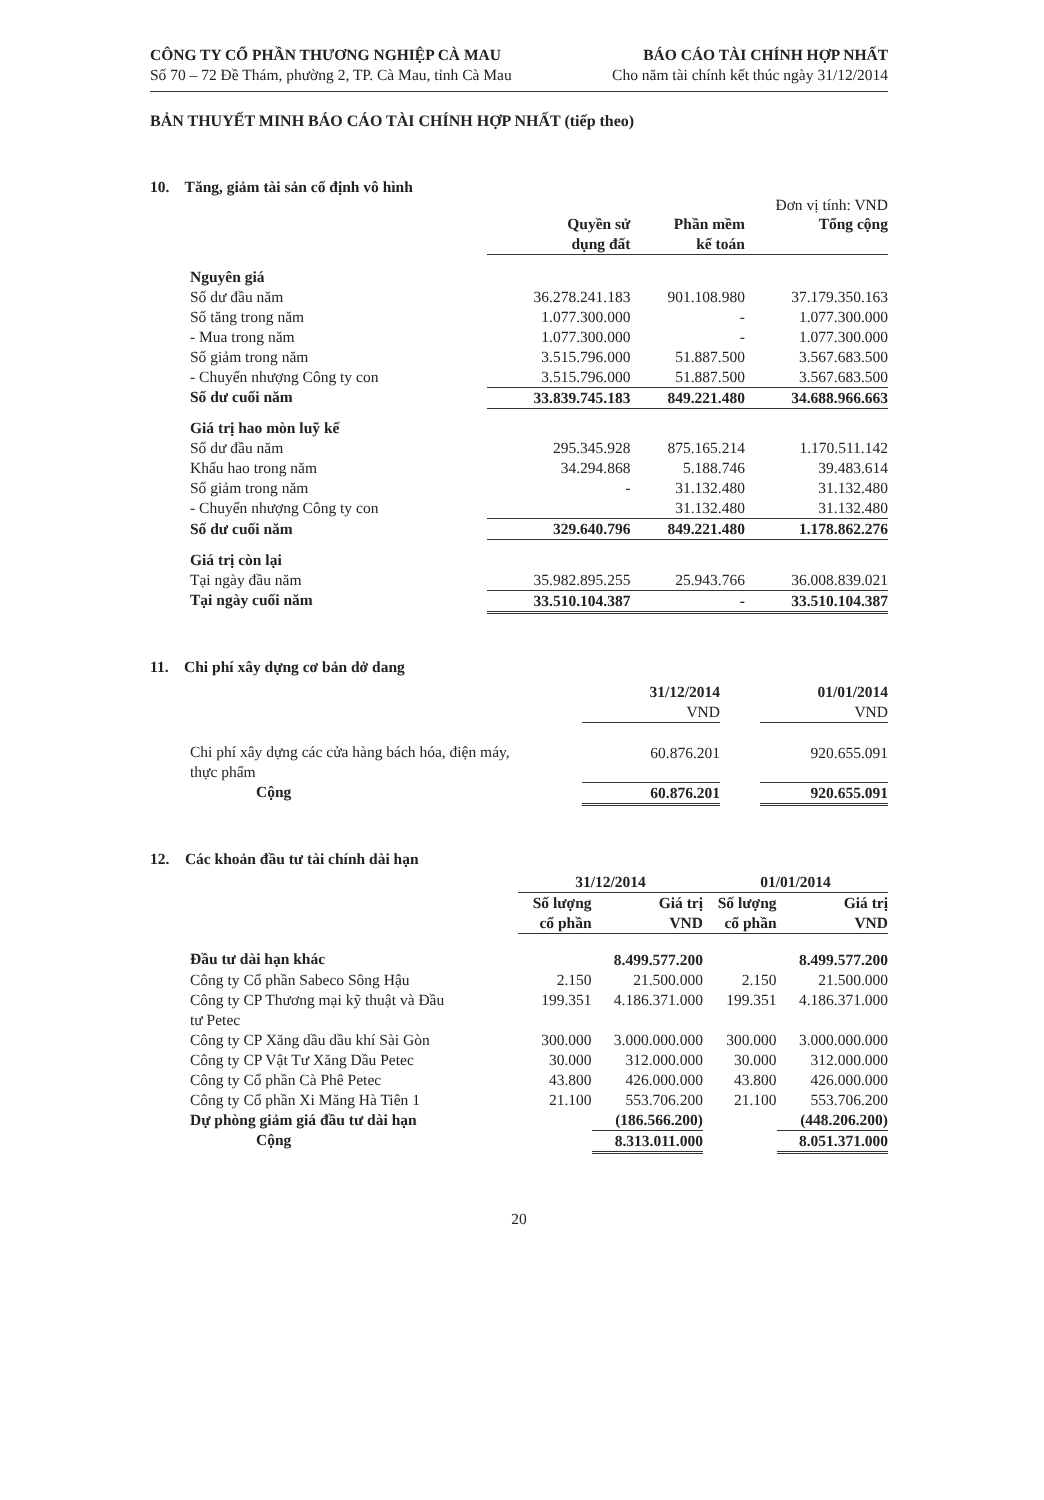CÔNG TY CỔ PHẦN THƯƠNG NGHIỆP CÀ MAU
Số 70 – 72 Đề Thám, phường 2, TP. Cà Mau, tỉnh Cà Mau
BÁO CÁO TÀI CHÍNH HỢP NHẤT
Cho năm tài chính kết thúc ngày 31/12/2014
BẢN THUYẾT MINH BÁO CÁO TÀI CHÍNH HỢP NHẤT (tiếp theo)
10. Tăng, giảm tài sản cố định vô hình
Đơn vị tính: VND
| | Quyền sử dụng đất | Phần mềm kế toán | Tổng cộng |
| --- | --- | --- | --- |
| Nguyên giá | | | |
| Số dư đầu năm | 36.278.241.183 | 901.108.980 | 37.179.350.163 |
| Số tăng trong năm | 1.077.300.000 | - | 1.077.300.000 |
| - Mua trong năm | 1.077.300.000 | - | 1.077.300.000 |
| Số giảm trong năm | 3.515.796.000 | 51.887.500 | 3.567.683.500 |
| - Chuyển nhượng Công ty con | 3.515.796.000 | 51.887.500 | 3.567.683.500 |
| Số dư cuối năm | 33.839.745.183 | 849.221.480 | 34.688.966.663 |
| Giá trị hao mòn luỹ kế | | | |
| Số dư đầu năm | 295.345.928 | 875.165.214 | 1.170.511.142 |
| Khấu hao trong năm | 34.294.868 | 5.188.746 | 39.483.614 |
| Số giảm trong năm | - | 31.132.480 | 31.132.480 |
| - Chuyển nhượng Công ty con | | 31.132.480 | 31.132.480 |
| Số dư cuối năm | 329.640.796 | 849.221.480 | 1.178.862.276 |
| Giá trị còn lại | | | |
| Tại ngày đầu năm | 35.982.895.255 | 25.943.766 | 36.008.839.021 |
| Tại ngày cuối năm | 33.510.104.387 | - | 33.510.104.387 |
11. Chi phí xây dựng cơ bản dở dang
| | 31/12/2014 VND | | 01/01/2014 VND |
| --- | --- | --- | --- |
| Chi phí xây dựng các cửa hàng bách hóa, điện máy, thực phẩm | 60.876.201 | | 920.655.091 |
| Cộng | 60.876.201 | | 920.655.091 |
12. Các khoản đầu tư tài chính dài hạn
| | 31/12/2014 | | 01/01/2014 | |
| --- | --- | --- | --- | --- |
| | Số lượng cổ phần | Giá trị VND | Số lượng cổ phần | Giá trị VND |
| Đầu tư dài hạn khác | | 8.499.577.200 | | 8.499.577.200 |
| Công ty Cổ phần Sabeco Sông Hậu | 2.150 | 21.500.000 | 2.150 | 21.500.000 |
| Công ty CP Thương mại kỹ thuật và Đầu tư Petec | 199.351 | 4.186.371.000 | 199.351 | 4.186.371.000 |
| Công ty CP Xăng dầu dầu khí Sài Gòn | 300.000 | 3.000.000.000 | 300.000 | 3.000.000.000 |
| Công ty CP Vật Tư Xăng Dầu Petec | 30.000 | 312.000.000 | 30.000 | 312.000.000 |
| Công ty Cổ phần Cà Phê Petec | 43.800 | 426.000.000 | 43.800 | 426.000.000 |
| Công ty Cổ phần Xi Măng Hà Tiên 1 | 21.100 | 553.706.200 | 21.100 | 553.706.200 |
| Dự phòng giảm giá đầu tư dài hạn | | (186.566.200) | | (448.206.200) |
| Cộng | | 8.313.011.000 | | 8.051.371.000 |
20